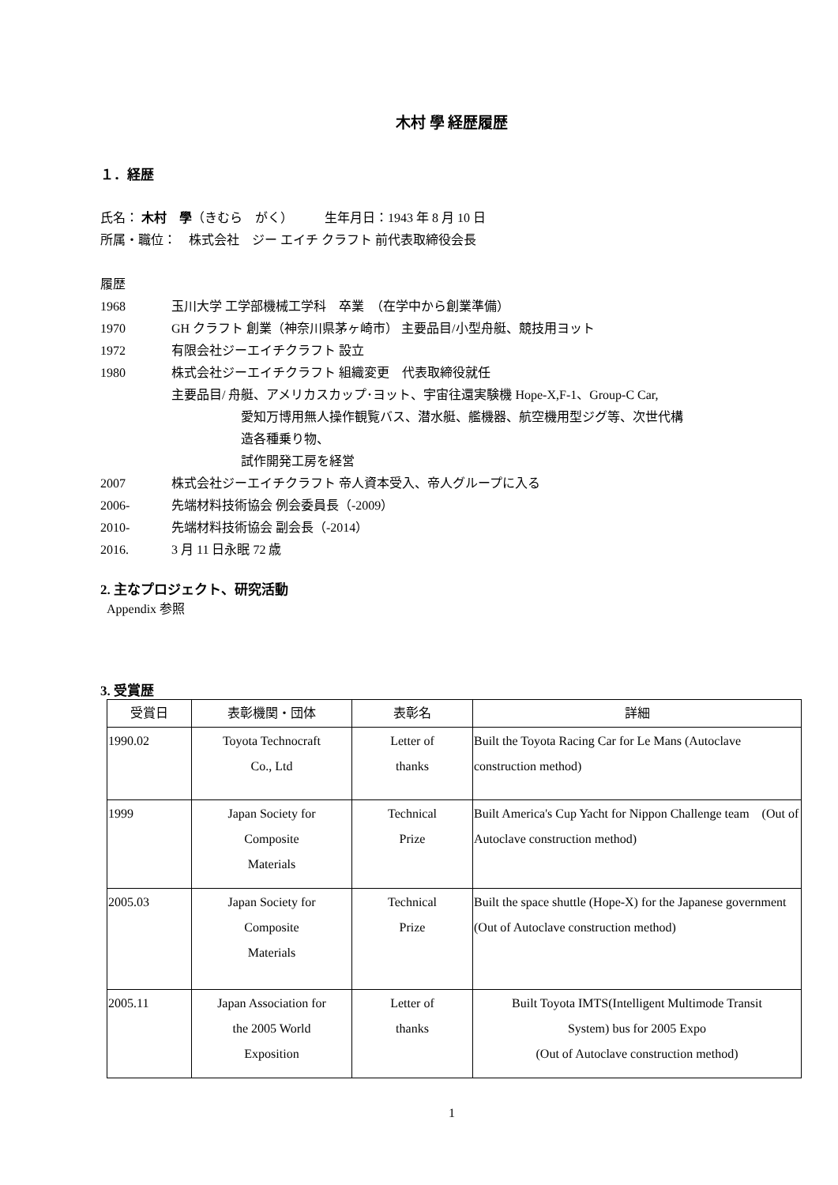木村 學 経歴履歴
１．経歴
氏名： 木村　學（きむら　がく）　　　生年月日：1943 年 8 月 10 日
所属・職位：　株式会社　ジー エイチ クラフト 前代表取締役会長
履歴
1968 玉川大学 工学部機械工学科　卒業　（在学中から創業準備）
1970 GH クラフト 創業（神奈川県茅ヶ崎市） 主要品目/小型舟艇、競技用ヨット
1972 有限会社ジーエイチクラフト 設立
1980 株式会社ジーエイチクラフト 組織変更　代表取締役就任
主要品目/ 舟艇、アメリカスカップ･ヨット、宇宙往還実験機 Hope-X,F-1、Group-C Car,
愛知万博用無人操作観覧バス、潜水艇、艦機器、航空機用型ジグ等、次世代構
造各種乗り物、
試作開発工房を経営
2007 株式会社ジーエイチクラフト 帝人資本受入、帝人グループに入る
2006- 先端材料技術協会 例会委員長（-2009）
2010- 先端材料技術協会 副会長（-2014）
2016. 3 月 11 日永眠 72 歳
2. 主なプロジェクト、研究活動
Appendix 参照
3. 受賞歴
| 受賞日 | 表彰機関・団体 | 表彰名 | 詳細 |
| --- | --- | --- | --- |
| 1990.02 | Toyota Technocraft Co., Ltd | Letter of thanks | Built the Toyota Racing Car for Le Mans (Autoclave construction method) |
| 1999 | Japan Society for Composite Materials | Technical Prize | Built America's Cup Yacht for Nippon Challenge team (Out of Autoclave construction method) |
| 2005.03 | Japan Society for Composite Materials | Technical Prize | Built the space shuttle (Hope-X) for the Japanese government (Out of Autoclave construction method) |
| 2005.11 | Japan Association for the 2005 World Exposition | Letter of thanks | Built Toyota IMTS(Intelligent Multimode Transit System) bus for 2005 Expo (Out of Autoclave construction method) |
1